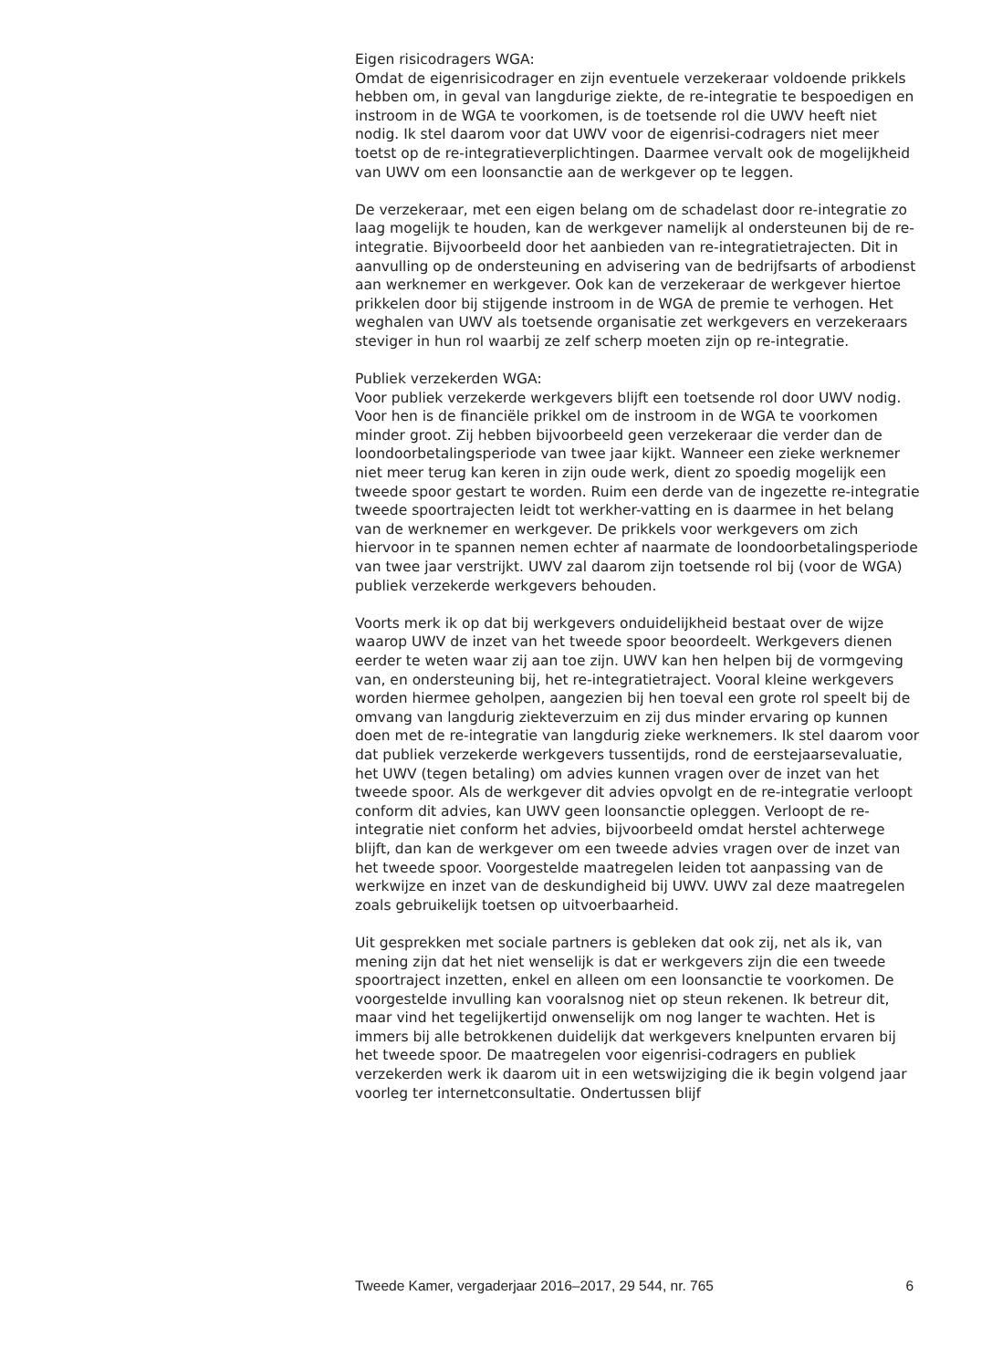Eigen risicodragers WGA:
Omdat de eigenrisicodrager en zijn eventuele verzekeraar voldoende prikkels hebben om, in geval van langdurige ziekte, de re-integratie te bespoedigen en instroom in de WGA te voorkomen, is de toetsende rol die UWV heeft niet nodig. Ik stel daarom voor dat UWV voor de eigenrisi-codragers niet meer toetst op de re-integratieverplichtingen. Daarmee vervalt ook de mogelijkheid van UWV om een loonsanctie aan de werkgever op te leggen.
De verzekeraar, met een eigen belang om de schadelast door re-integratie zo laag mogelijk te houden, kan de werkgever namelijk al ondersteunen bij de re-integratie. Bijvoorbeeld door het aanbieden van re-integratietrajecten. Dit in aanvulling op de ondersteuning en advisering van de bedrijfsarts of arbodienst aan werknemer en werkgever. Ook kan de verzekeraar de werkgever hiertoe prikkelen door bij stijgende instroom in de WGA de premie te verhogen. Het weghalen van UWV als toetsende organisatie zet werkgevers en verzekeraars steviger in hun rol waarbij ze zelf scherp moeten zijn op re-integratie.
Publiek verzekerden WGA:
Voor publiek verzekerde werkgevers blijft een toetsende rol door UWV nodig. Voor hen is de financiële prikkel om de instroom in de WGA te voorkomen minder groot. Zij hebben bijvoorbeeld geen verzekeraar die verder dan de loondoorbetalingsperiode van twee jaar kijkt. Wanneer een zieke werknemer niet meer terug kan keren in zijn oude werk, dient zo spoedig mogelijk een tweede spoor gestart te worden. Ruim een derde van de ingezette re-integratie tweede spoortrajecten leidt tot werkher-vatting en is daarmee in het belang van de werknemer en werkgever. De prikkels voor werkgevers om zich hiervoor in te spannen nemen echter af naarmate de loondoorbetalingsperiode van twee jaar verstrijkt. UWV zal daarom zijn toetsende rol bij (voor de WGA) publiek verzekerde werkgevers behouden.
Voorts merk ik op dat bij werkgevers onduidelijkheid bestaat over de wijze waarop UWV de inzet van het tweede spoor beoordeelt. Werkgevers dienen eerder te weten waar zij aan toe zijn. UWV kan hen helpen bij de vormgeving van, en ondersteuning bij, het re-integratietraject. Vooral kleine werkgevers worden hiermee geholpen, aangezien bij hen toeval een grote rol speelt bij de omvang van langdurig ziekteverzuim en zij dus minder ervaring op kunnen doen met de re-integratie van langdurig zieke werknemers. Ik stel daarom voor dat publiek verzekerde werkgevers tussentijds, rond de eerstejaarsevaluatie, het UWV (tegen betaling) om advies kunnen vragen over de inzet van het tweede spoor. Als de werkgever dit advies opvolgt en de re-integratie verloopt conform dit advies, kan UWV geen loonsanctie opleggen. Verloopt de re-integratie niet conform het advies, bijvoorbeeld omdat herstel achterwege blijft, dan kan de werkgever om een tweede advies vragen over de inzet van het tweede spoor. Voorgestelde maatregelen leiden tot aanpassing van de werkwijze en inzet van de deskundigheid bij UWV. UWV zal deze maatregelen zoals gebruikelijk toetsen op uitvoerbaarheid.
Uit gesprekken met sociale partners is gebleken dat ook zij, net als ik, van mening zijn dat het niet wenselijk is dat er werkgevers zijn die een tweede spoortraject inzetten, enkel en alleen om een loonsanctie te voorkomen. De voorgestelde invulling kan vooralsnog niet op steun rekenen. Ik betreur dit, maar vind het tegelijkertijd onwenselijk om nog langer te wachten. Het is immers bij alle betrokkenen duidelijk dat werkgevers knelpunten ervaren bij het tweede spoor. De maatregelen voor eigenrisi-codragers en publiek verzekerden werk ik daarom uit in een wetswijziging die ik begin volgend jaar voorleg ter internetconsultatie. Ondertussen blijf
Tweede Kamer, vergaderjaar 2016–2017, 29 544, nr. 765 6